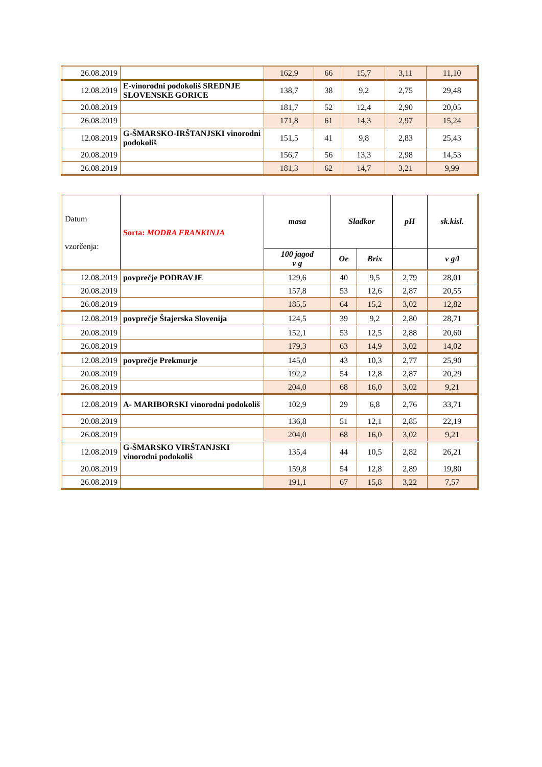| 26.08.2019 | | 162,9 | 66 | 15,7 | 3,11 | 11,10 |
| 12.08.2019 | E-vinorodni podokoliš SREDNJE SLOVENSKE GORICE | 138,7 | 38 | 9,2 | 2,75 | 29,48 |
| 20.08.2019 | | 181,7 | 52 | 12,4 | 2,90 | 20,05 |
| 26.08.2019 | | 171,8 | 61 | 14,3 | 2,97 | 15,24 |
| 12.08.2019 | G-ŠMARSKO-IRŠTANJSKI vinorodni podokoliš | 151,5 | 41 | 9,8 | 2,83 | 25,43 |
| 20.08.2019 | | 156,7 | 56 | 13,3 | 2,98 | 14,53 |
| 26.08.2019 | | 181,3 | 62 | 14,7 | 3,21 | 9,99 |
| Datum vzorčenja: | Sorta: MODRA FRANKINJA | masa | Sladkor | | pH | sk.kisl. |
| --- | --- | --- | --- | --- | --- | --- |
| | | 100 jagod v g | Oe | Brix | | v g/l |
| 12.08.2019 | povprečje PODRAVJE | 129,6 | 40 | 9,5 | 2,79 | 28,01 |
| 20.08.2019 | | 157,8 | 53 | 12,6 | 2,87 | 20,55 |
| 26.08.2019 | | 185,5 | 64 | 15,2 | 3,02 | 12,82 |
| 12.08.2019 | povprečje Štajerska Slovenija | 124,5 | 39 | 9,2 | 2,80 | 28,71 |
| 20.08.2019 | | 152,1 | 53 | 12,5 | 2,88 | 20,60 |
| 26.08.2019 | | 179,3 | 63 | 14,9 | 3,02 | 14,02 |
| 12.08.2019 | povprečje Prekmurje | 145,0 | 43 | 10,3 | 2,77 | 25,90 |
| 20.08.2019 | | 192,2 | 54 | 12,8 | 2,87 | 20,29 |
| 26.08.2019 | | 204,0 | 68 | 16,0 | 3,02 | 9,21 |
| 12.08.2019 | A- MARIBORSKI vinorodni podokoliš | 102,9 | 29 | 6,8 | 2,76 | 33,71 |
| 20.08.2019 | | 136,8 | 51 | 12,1 | 2,85 | 22,19 |
| 26.08.2019 | | 204,0 | 68 | 16,0 | 3,02 | 9,21 |
| 12.08.2019 | G-ŠMARSKO VIRŠTANJSKI vinorodni podokoliš | 135,4 | 44 | 10,5 | 2,82 | 26,21 |
| 20.08.2019 | | 159,8 | 54 | 12,8 | 2,89 | 19,80 |
| 26.08.2019 | | 191,1 | 67 | 15,8 | 3,22 | 7,57 |